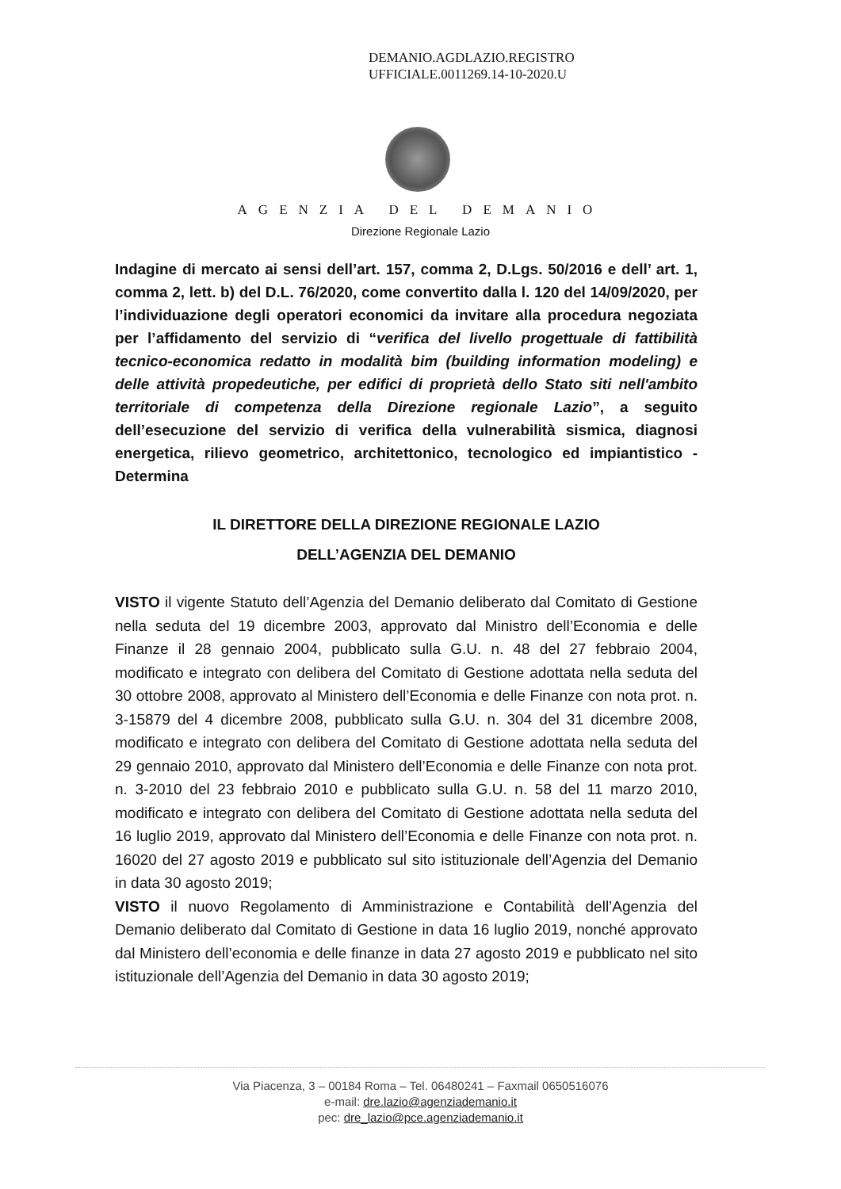DEMANIO.AGDLAZIO.REGISTRO
UFFICIALE.0011269.14-10-2020.U
AGENZIA DEL DEMANIO
Direzione Regionale Lazio
Indagine di mercato ai sensi dell’art. 157, comma 2, D.Lgs. 50/2016 e dell’ art. 1, comma 2, lett. b) del D.L. 76/2020, come convertito dalla l. 120 del 14/09/2020, per l’individuazione degli operatori economici da invitare alla procedura negoziata per l’affidamento del servizio di “verifica del livello progettuale di fattibilità tecnico-economica redatto in modalità bim (building information modeling) e delle attività propedeutiche, per edifici di proprietà dello Stato siti nell'ambito territoriale di competenza della Direzione regionale Lazio”, a seguito dell’esecuzione del servizio di verifica della vulnerabilità sismica, diagnosi energetica, rilievo geometrico, architettonico, tecnologico ed impiantistico - Determina
IL DIRETTORE DELLA DIREZIONE REGIONALE LAZIO
DELL’AGENZIA DEL DEMANIO
VISTO il vigente Statuto dell’Agenzia del Demanio deliberato dal Comitato di Gestione nella seduta del 19 dicembre 2003, approvato dal Ministro dell’Economia e delle Finanze il 28 gennaio 2004, pubblicato sulla G.U. n. 48 del 27 febbraio 2004, modificato e integrato con delibera del Comitato di Gestione adottata nella seduta del 30 ottobre 2008, approvato al Ministero dell’Economia e delle Finanze con nota prot. n. 3-15879 del 4 dicembre 2008, pubblicato sulla G.U. n. 304 del 31 dicembre 2008, modificato e integrato con delibera del Comitato di Gestione adottata nella seduta del 29 gennaio 2010, approvato dal Ministero dell’Economia e delle Finanze con nota prot. n. 3-2010 del 23 febbraio 2010 e pubblicato sulla G.U. n. 58 del 11 marzo 2010, modificato e integrato con delibera del Comitato di Gestione adottata nella seduta del 16 luglio 2019, approvato dal Ministero dell’Economia e delle Finanze con nota prot. n. 16020 del 27 agosto 2019 e pubblicato sul sito istituzionale dell’Agenzia del Demanio in data 30 agosto 2019;
VISTO il nuovo Regolamento di Amministrazione e Contabilità dell’Agenzia del Demanio deliberato dal Comitato di Gestione in data 16 luglio 2019, nonché approvato dal Ministero dell’economia e delle finanze in data 27 agosto 2019 e pubblicato nel sito istituzionale dell’Agenzia del Demanio in data 30 agosto 2019;
Via Piacenza, 3 – 00184 Roma – Tel. 06480241 – Faxmail 0650516076
e-mail: dre.lazio@agenziademanio.it
pec: dre_lazio@pce.agenziademanio.it